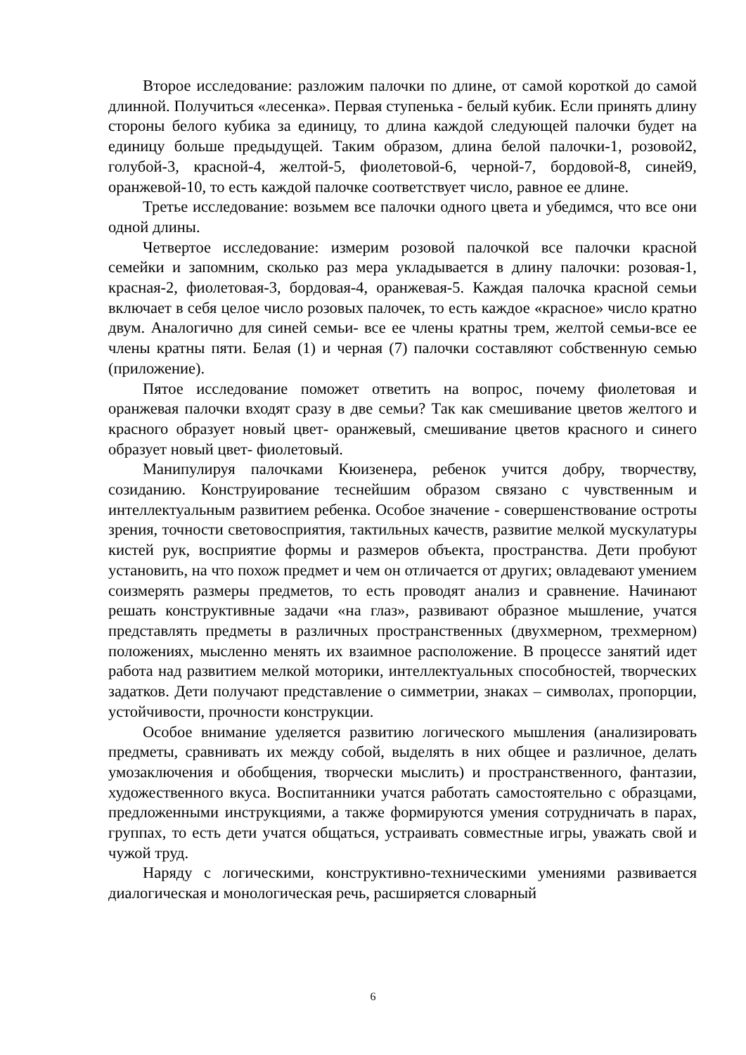Второе исследование: разложим палочки по длине, от самой короткой до самой длинной. Получиться «лесенка». Первая ступенька - белый кубик. Если принять длину стороны белого кубика за единицу, то длина каждой следующей палочки будет на единицу больше предыдущей. Таким образом, длина белой палочки-1, розовой2, голубой-3, красной-4, желтой-5, фиолетовой-6, черной-7, бордовой-8, синей9, оранжевой-10, то есть каждой палочке соответствует число, равное ее длине.
Третье исследование: возьмем все палочки одного цвета и убедимся, что все они одной длины.
Четвертое исследование: измерим розовой палочкой все палочки красной семейки и запомним, сколько раз мера укладывается в длину палочки: розовая-1, красная-2, фиолетовая-3, бордовая-4, оранжевая-5. Каждая палочка красной семьи включает в себя целое число розовых палочек, то есть каждое «красное» число кратно двум. Аналогично для синей семьи- все ее члены кратны трем, желтой семьи-все ее члены кратны пяти. Белая (1) и черная (7) палочки составляют собственную семью (приложение).
Пятое исследование поможет ответить на вопрос, почему фиолетовая и оранжевая палочки входят сразу в две семьи? Так как смешивание цветов желтого и красного образует новый цвет- оранжевый, смешивание цветов красного и синего образует новый цвет- фиолетовый.
Манипулируя палочками Кюизенера, ребенок учится добру, творчеству, созиданию. Конструирование теснейшим образом связано с чувственным и интеллектуальным развитием ребенка. Особое значение - совершенствование остроты зрения, точности световосприятия, тактильных качеств, развитие мелкой мускулатуры кистей рук, восприятие формы и размеров объекта, пространства. Дети пробуют установить, на что похож предмет и чем он отличается от других; овладевают умением соизмерять размеры предметов, то есть проводят анализ и сравнение. Начинают решать конструктивные задачи «на глаз», развивают образное мышление, учатся представлять предметы в различных пространственных (двухмерном, трехмерном) положениях, мысленно менять их взаимное расположение. В процессе занятий идет работа над развитием мелкой моторики, интеллектуальных способностей, творческих задатков. Дети получают представление о симметрии, знаках – символах, пропорции, устойчивости, прочности конструкции.
Особое внимание уделяется развитию логического мышления (анализировать предметы, сравнивать их между собой, выделять в них общее и различное, делать умозаключения и обобщения, творчески мыслить) и пространственного, фантазии, художественного вкуса. Воспитанники учатся работать самостоятельно с образцами, предложенными инструкциями, а также формируются умения сотрудничать в парах, группах, то есть дети учатся общаться, устраивать совместные игры, уважать свой и чужой труд.
Наряду с логическими, конструктивно-техническими умениями развивается диалогическая и монологическая речь, расширяется словарный
6